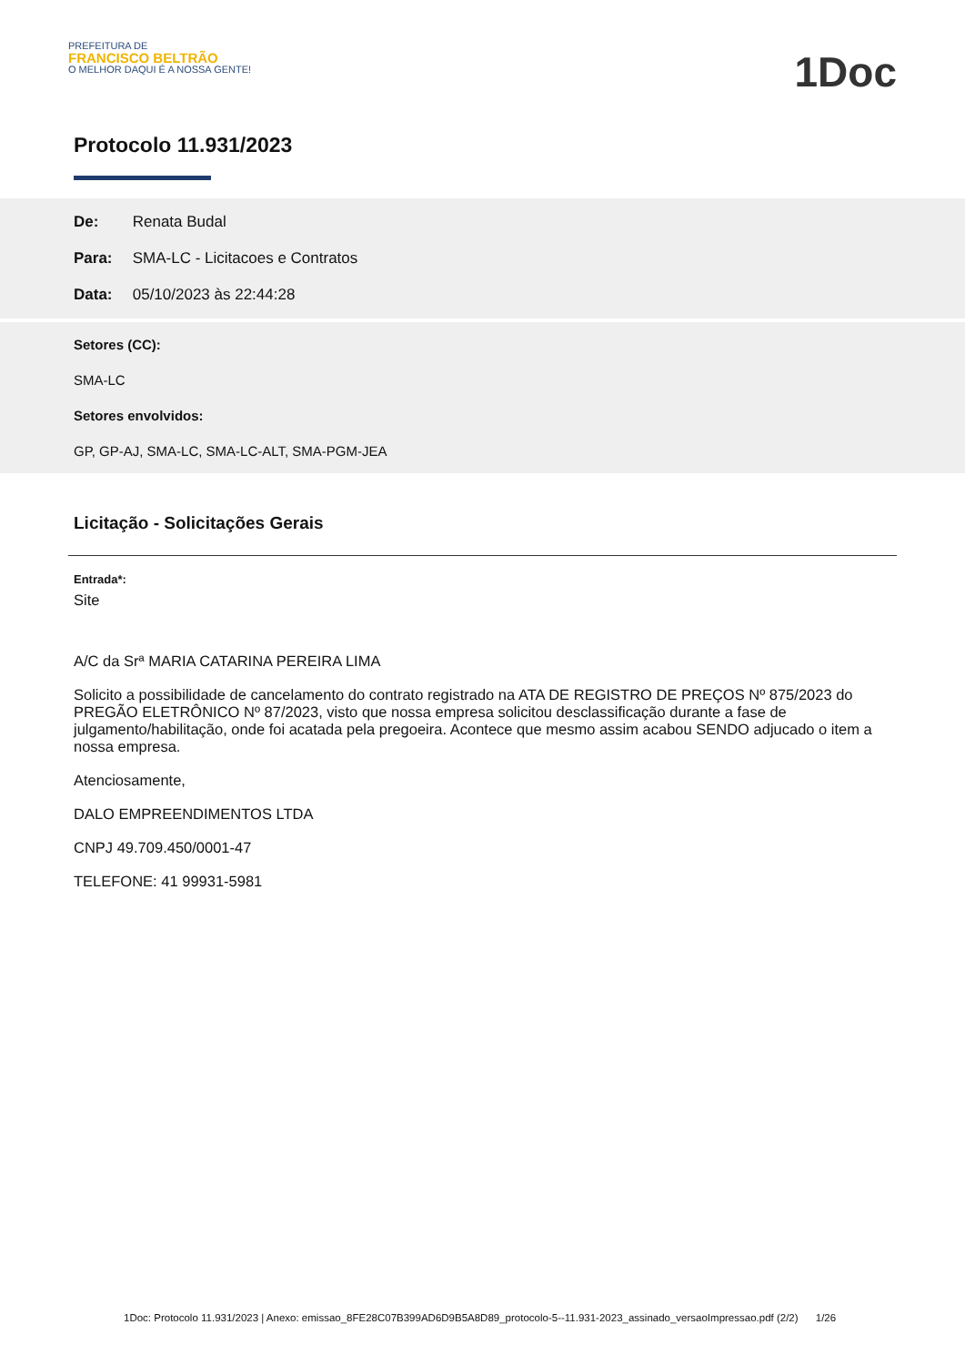PREFEITURA DE
FRANCISCO BELTRÃO
O MELHOR DAQUI É A NOSSA GENTE!
1Doc
Protocolo 11.931/2023
De: Renata Budal
Para: SMA-LC - Licitacoes e Contratos
Data: 05/10/2023 às 22:44:28
Setores (CC):
SMA-LC
Setores envolvidos:
GP, GP-AJ, SMA-LC, SMA-LC-ALT, SMA-PGM-JEA
Licitação - Solicitações Gerais
Entrada*:
Site
A/C da Srª MARIA CATARINA PEREIRA LIMA
Solicito a possibilidade de cancelamento do contrato registrado na ATA DE REGISTRO DE PREÇOS Nº 875/2023 do PREGÃO ELETRÔNICO Nº 87/2023, visto que nossa empresa solicitou desclassificação durante a fase de julgamento/habilitação, onde foi acatada pela pregoeira. Acontece que mesmo assim acabou SENDO adjucado o item a nossa empresa.
Atenciosamente,
DALO EMPREENDIMENTOS LTDA
CNPJ 49.709.450/0001-47
TELEFONE: 41 99931-5981
1Doc: Protocolo 11.931/2023 | Anexo: emissao_8FE28C07B399AD6D9B5A8D89_protocolo-5--11.931-2023_assinado_versaoImpressao.pdf (2/2) 1/26